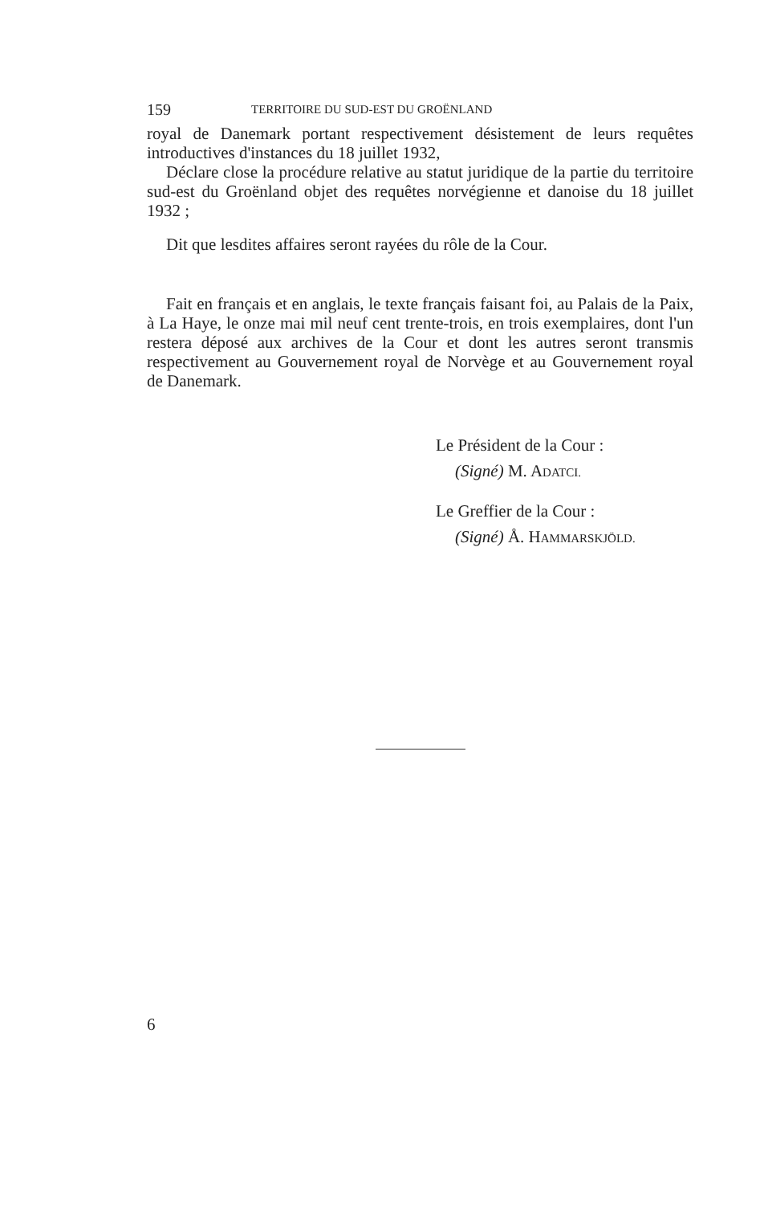159 TERRITOIRE DU SUD-EST DU GROËNLAND
royal de Danemark portant respectivement désistement de leurs requêtes introductives d'instances du 18 juillet 1932,
Déclare close la procédure relative au statut juridique de la partie du territoire sud-est du Groënland objet des requêtes norvégienne et danoise du 18 juillet 1932 ;
Dit que lesdites affaires seront rayées du rôle de la Cour.
Fait en français et en anglais, le texte français faisant foi, au Palais de la Paix, à La Haye, le onze mai mil neuf cent trente-trois, en trois exemplaires, dont l'un restera déposé aux archives de la Cour et dont les autres seront transmis respectivement au Gouvernement royal de Norvège et au Gouvernement royal de Danemark.
Le Président de la Cour :
(Signé) M. ADATCI.
Le Greffier de la Cour :
(Signé) Å. HAMMARSKJÖLD.
6